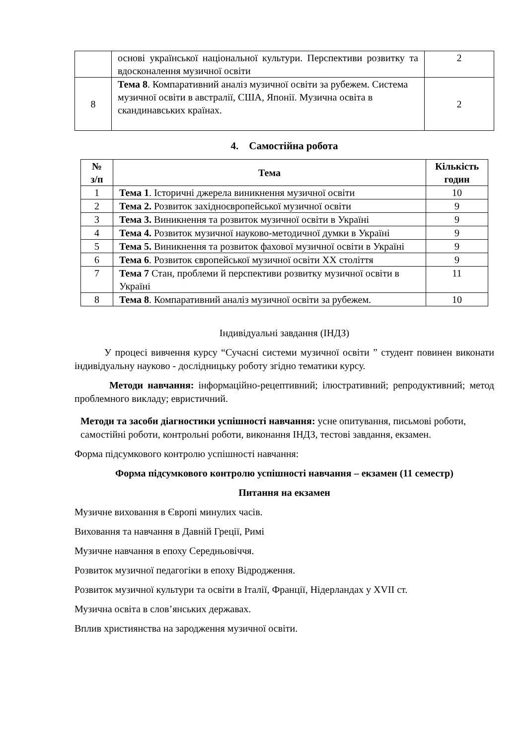| | основі української національної культури. Перспективи розвитку та вдосконалення музичної освіти | 2 |
| 8 | Тема 8 . Компаративний аналіз музичної освіти за рубежем. Система музичної освіти в австралії, США, Японії. Музична освіта в скандинавських країнах. | 2 |
4. Самостійна робота
| № з/п | Тема | Кількість годин |
| --- | --- | --- |
| 1 | Тема 1 . Історичні джерела виникнення музичної освіти | 10 |
| 2 | Тема 2. Розвиток західноєвропейської музичної освіти | 9 |
| 3 | Тема 3. Виникнення та розвиток музичної освіти в Україні | 9 |
| 4 | Тема 4. Розвиток музичної науково-методичної думки в Україні | 9 |
| 5 | Тема 5. Виникнення та розвиток фахової музичної освіти в Україні | 9 |
| 6 | Тема 6 . Розвиток європейської музичної освіти XX століття | 9 |
| 7 | Тема 7 Стан, проблеми й перспективи розвитку музичної освіти в Україні | 11 |
| 8 | Тема 8 . Компаративний аналіз музичної освіти за рубежем. | 10 |
Індивідуальні завдання (ІНДЗ)
У процесі вивчення курсу “Сучасні системи музичної освіти ” студент повинен виконати індивідуальну науково - дослідницьку роботу згідно тематики курсу.
Методи навчання: інформаційно-рецептивний; ілюстративний; репродуктивний; метод проблемного викладу; евристичний.
Методи та засоби діагностики успішності навчання: усне опитування, письмові роботи, самостійні роботи, контрольні роботи, виконання ІНДЗ, тестові завдання, екзамен.
Форма підсумкового контролю успішності навчання:
Форма підсумкового контролю успішності навчання – екзамен (11 семестр)
Питання на екзамен
Музичне виховання в Європі минулих часів.
Виховання та навчання в Давній Греції, Римі
Музичне навчання в епоху Середньовіччя.
Розвиток музичної педагогіки в епоху Відродження.
Розвиток музичної культури та освіти в Італії, Франції, Нідерландах у XVII ст.
Музична освіта в слов’янських державах.
Вплив християнства на зародження музичної освіти.